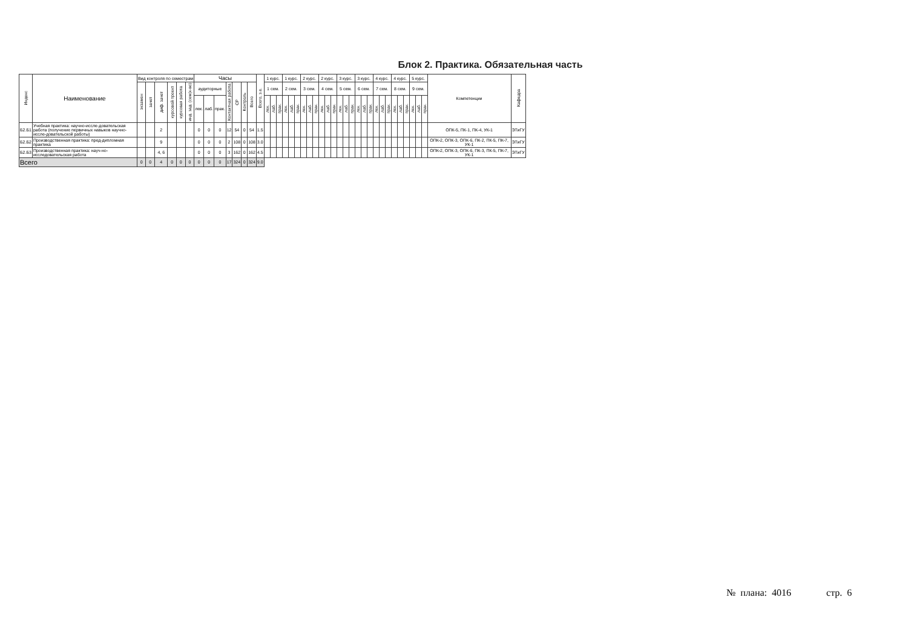Блок 2. Практика. Обязательная часть
| Индекс | Наименование | Вид контроля по семестрам | | | | | | Часы | | | | | | | Всего, з.е. | 1 курс. | | | 1 курс. | | | 2 курс. | | | 2 курс. | | | 3 курс. | | | 3 курс. | | | 4 курс. | | | 4 курс. | | | 5 курс. | | | Компетенции | Кафедра |
| --- | --- | --- | --- | --- | --- | --- | --- | --- | --- | --- | --- | --- | --- | --- | --- | --- | --- | --- | --- | --- | --- | --- | --- | --- | --- | --- | --- | --- | --- | --- | --- | --- | --- | --- | --- | --- | --- | --- | --- | --- | --- | --- | --- | --- |
| | | экзамен | зачет | диф. зачет | курсовой проект | курсовая работа | инд. зад. (сем(к-во) | аудиторные | | | Контактная работа | СР | Контроль | Всего | | 1 сем. | | | 2 сем. | | | 3 сем. | | | 4 сем. | | | 5 сем. | | | 6 сем. | | | 7 сем. | | | 8 сем. | | | 9 сем. | | | | |
| | | | | | | | | лек. | лаб. | прак. | | | | | | лек. | лаб. | прак. | лек. | лаб. | прак. | лек. | лаб. | прак. | лек. | лаб. | прак. | лек. | лаб. | прак. | лек. | лаб. | прак. | лек. | лаб. | прак. | лек. | лаб. | прак. | лек. | лаб. | прак. | | |
| Б2.Б1 | Учебная практика: научно-иссле-довательская работа (получение первичных навыков научно-иссле-довательской работы) | | | 2 | | | | 0 | 0 | 0 | 12 | 54 | 0 | 54 | 1.5 | | | | | | | | | | | | | | | | | | | | | | | | | | | | ОПК-5, ПК-1, ПК-4, УК-1 | ЭТиГУ |
| Б2.Б2 | Производственная практика: пред-дипломная практика | | | 9 | | | | 0 | 0 | 0 | 2 | 108 | 0 | 108 | 3.0 | | | | | | | | | | | | | | | | | | | | | | | | | | | | ОПК-2, ОПК-3, ОПК-6, ПК-2, ПК-5, ПК-7, УК-1 | ЭТиГУ |
| Б2.Б3 | Производственная практика: науч-но-исследовательская работа | | | 4, 6 | | | | 0 | 0 | 0 | 3 | 162 | 0 | 162 | 4.5 | | | | | | | | | | | | | | | | | | | | | | | | | | | | ОПК-2, ОПК-3, ОПК-6, ПК-3, ПК-5, ПК-7, УК-1 | ЭТиГУ |
| Всего | | 0 | 0 | 4 | 0 | 0 | 0 | 0 | 0 | 0 | 17 | 324 | 0 | 324 | 9.0 | | | | | | | | | | | | | | | | | | | | | | | | | | | | | |
№ плана: 4016 стр. 6